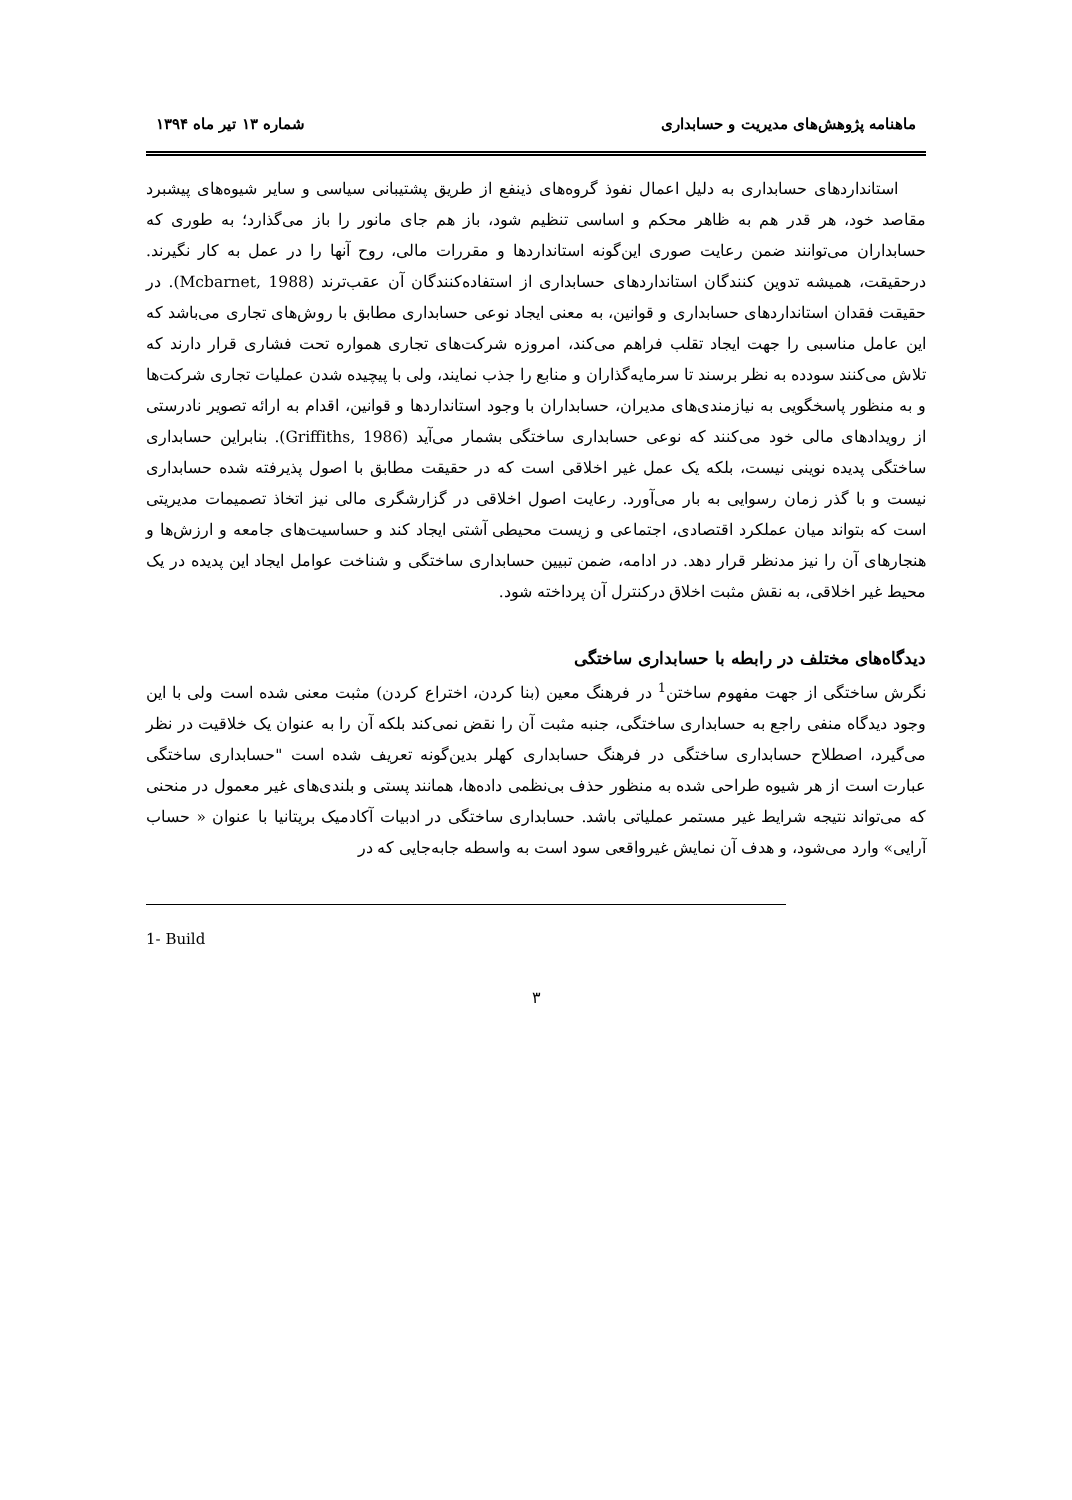ماهنامه پژوهش‌های مدیریت و حسابداری شماره ۱۳ تیر ماه ۱۳۹۴
استانداردهای حسابداری به دلیل اعمال نفوذ گروه‌های ذینفع از طریق پشتیبانی سیاسی و سایر شیوه‌های پیشبرد مقاصد خود، هر قدر هم به ظاهر محکم و اساسی تنظیم شود، باز هم جای مانور را باز می‌گذارد؛ به طوری که حسابداران می‌توانند ضمن رعایت صوری این‌گونه استانداردها و مقررات مالی، روح آنها را در عمل به کار نگیرند. درحقیقت، همیشه تدوین کنندگان استانداردهای حسابداری از استفاده‌کنندگان آن عقب‌ترند (Mcbarnet, 1988). در حقیقت فقدان استانداردهای حسابداری و قوانین، به معنی ایجاد نوعی حسابداری مطابق با روش‌های تجاری می‌باشد که این عامل مناسبی را جهت ایجاد تقلب فراهم می‌کند، امروزه شرکت‌های تجاری همواره تحت فشاری قرار دارند که تلاش می‌کنند سودده به نظر برسند تا سرمایه‌گذاران و منابع را جذب نمایند، ولی با پیچیده شدن عملیات تجاری شرکت‌ها و به منظور پاسخگویی به نیازمندی‌های مدیران، حسابداران با وجود استانداردها و قوانین، اقدام به ارائه تصویر نادرستی از رویدادهای مالی خود می‌کنند که نوعی حسابداری ساختگی بشمار می‌آید (Griffiths, 1986). بنابراین حسابداری ساختگی پدیده نوینی نیست، بلکه یک عمل غیر اخلاقی است که در حقیقت مطابق با اصول پذیرفته شده حسابداری نیست و با گذر زمان رسوایی به بار می‌آورد. رعایت اصول اخلاقی در گزارشگری مالی نیز اتخاذ تصمیمات مدیریتی است که بتواند میان عملکرد اقتصادی، اجتماعی و زیست محیطی آشتی ایجاد کند و حساسیت‌های جامعه و ارزش‌ها و هنجارهای آن را نیز مدنظر قرار دهد. در ادامه، ضمن تبیین حسابداری ساختگی و شناخت عوامل ایجاد این پدیده در یک محیط غیر اخلاقی، به نقش مثبت اخلاق درکنترل آن پرداخته شود.
دیدگاه‌های مختلف در رابطه با حسابداری ساختگی
نگرش ساختگی از جهت مفهوم ساختن<sup>1</sup> در فرهنگ معین (بنا کردن، اختراع کردن) مثبت معنی شده است ولی با این وجود دیدگاه منفی راجع به حسابداری ساختگی، جنبه مثبت آن را نقض نمی‌کند بلکه آن را به عنوان یک خلاقیت در نظر می‌گیرد، اصطلاح حسابداری ساختگی در فرهنگ حسابداری کهلر بدین‌گونه تعریف شده است "حسابداری ساختگی عبارت است از هر شیوه طراحی شده به منظور حذف بی‌نظمی داده‌ها، همانند پستی و بلندی‌های غیر معمول در منحنی که می‌تواند نتیجه شرایط غیر مستمر عملیاتی باشد. حسابداری ساختگی در ادبیات آکادمیک بریتانیا با عنوان « حساب آرایی» وارد می‌شود، و هدف آن نمایش غیرواقعی سود است به واسطه جابه‌جایی که در
1- Build
۳